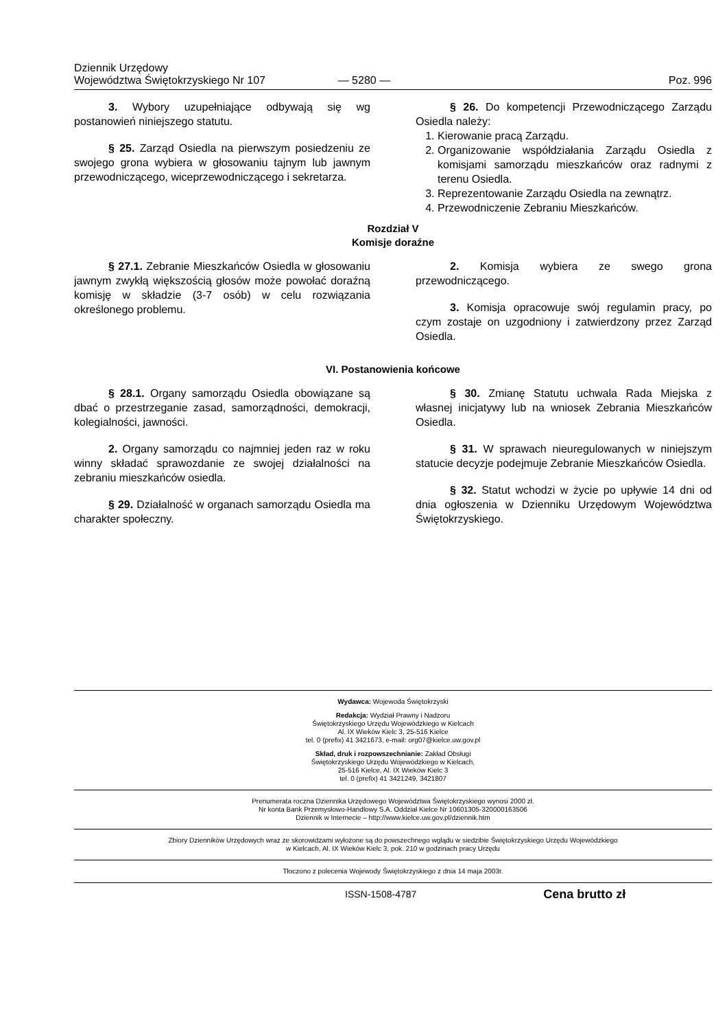Dziennik Urzędowy
Województwa Świętokrzyskiego Nr 107
— 5280 —
Poz. 996
3. Wybory uzupełniające odbywają się wg postanowień niniejszego statutu.
§ 25. Zarząd Osiedla na pierwszym posiedzeniu ze swojego grona wybiera w głosowaniu tajnym lub jawnym przewodniczącego, wiceprzewodniczącego i sekretarza.
§ 26. Do kompetencji Przewodniczącego Zarządu Osiedla należy:
1. Kierowanie pracą Zarządu.
2. Organizowanie współdziałania Zarządu Osiedla z komisjami samorządu mieszkańców oraz radnymi z terenu Osiedla.
3. Reprezentowanie Zarządu Osiedla na zewnątrz.
4. Przewodniczenie Zebraniu Mieszkańców.
Rozdział V
Komisje doraźne
§ 27.1. Zebranie Mieszkańców Osiedla w głosowaniu jawnym zwykłą większością głosów może powołać doraźną komisję w składzie (3-7 osób) w celu rozwiązania określonego problemu.
2. Komisja wybiera ze swego grona przewodniczącego.
3. Komisja opracowuje swój regulamin pracy, po czym zostaje on uzgodniony i zatwierdzony przez Zarząd Osiedla.
VI. Postanowienia końcowe
§ 28.1. Organy samorządu Osiedla obowiązane są dbać o przestrzeganie zasad, samorządności, demokracji, kolegialności, jawności.
2. Organy samorządu co najmniej jeden raz w roku winny składać sprawozdanie ze swojej działalności na zebraniu mieszkańców osiedla.
§ 29. Działalność w organach samorządu Osiedla ma charakter społeczny.
§ 30. Zmianę Statutu uchwala Rada Miejska z własnej inicjatywy lub na wniosek Zebrania Mieszkańców Osiedla.
§ 31. W sprawach nieuregulowanych w niniejszym statucie decyzje podejmuje Zebranie Mieszkańców Osiedla.
§ 32. Statut wchodzi w życie po upływie 14 dni od dnia ogłoszenia w Dzienniku Urzędowym Województwa Świętokrzyskiego.
Wydawca: Wojewoda Świętokrzyski
Redakcja: Wydział Prawny i Nadzoru
Świętokrzyskiego Urzędu Wojewódzkiego w Kielcach
Al. IX Wieków Kielc 3, 25-516 Kielce
tel. 0 (prefix) 41 3421673, e-mail: org07@kielce.uw.gov.pl
Skład, druk i rozpowszechnianie: Zakład Obsługi
Świętokrzyskiego Urzędu Wojewódzkiego w Kielcach,
25-516 Kielce, Al. IX Wieków Kielc 3
tel. 0 (prefix) 41 3421249, 3421807
Prenumerata roczna Dziennika Urzędowego Województwa Świętokrzyskiego wynosi 2000 zł.
Nr konta Bank Przemysłowo-Handlowy S.A. Oddział Kielce Nr 10601305-320000163506
Dziennik w Internecie – http://www.kielce.uw.gov.pl/dziennik.htm
Zbiory Dzienników Urzędowych wraz ze skorowidzami wyłożone są do powszechnego wglądu w siedzibie Świętokrzyskiego Urzędu Wojewódzkiego
w Kielcach, Al. IX Wieków Kielc 3, pok. 210 w godzinach pracy Urzędu
Tłoczono z polecenia Wojewody Świętokrzyskiego z dnia 14 maja 2003r.
ISSN-1508-4787 Cena brutto zł